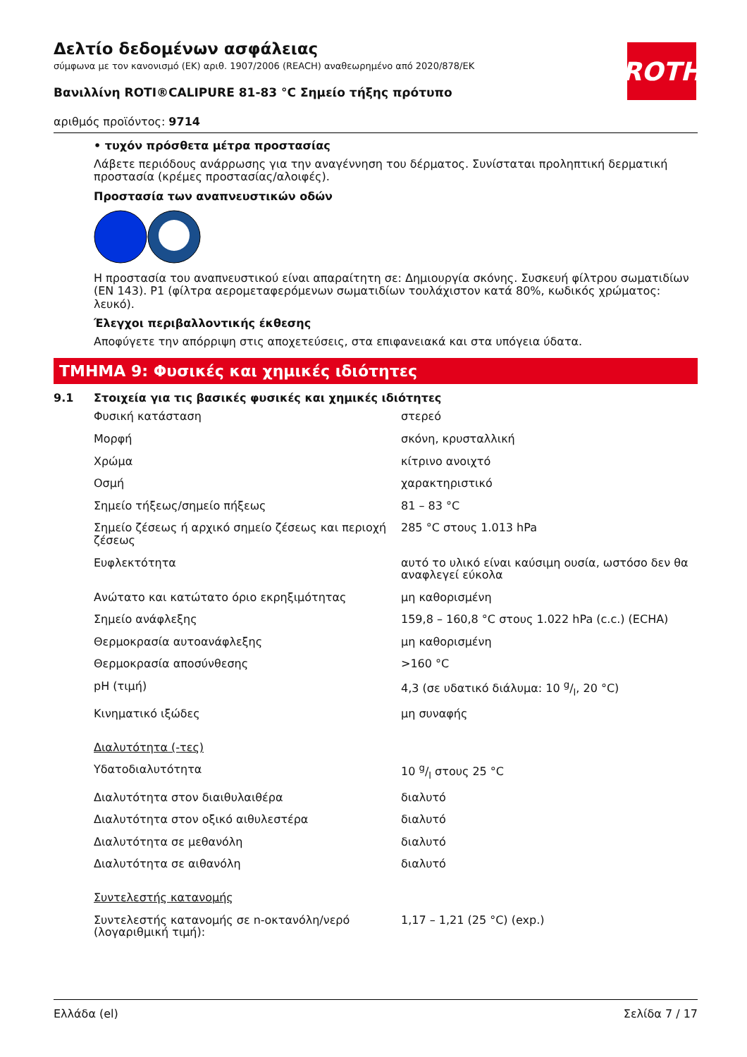ROTH
Δελτίο δεδομένων ασφάλειας
σύμφωνα με τον κανονισμό (ΕΚ) αριθ. 1907/2006 (REACH) αναθεωρημένο από 2020/878/ΕΚ
Βανιλλίνη ROTI®CALIPURE 81-83 °C Σημείο τήξης πρότυπο
αριθμός προϊόντος: 9714
• τυχόν πρόσθετα μέτρα προστασίας
Λάβετε περιόδους ανάρρωσης για την αναγέννηση του δέρματος. Συνίσταται προληπτική δερματική προστασία (κρέμες προστασίας/αλοιφές).
Προστασία των αναπνευστικών οδών
Η προστασία του αναπνευστικού είναι απαραίτητη σε: Δημιουργία σκόνης. Συσκευή φίλτρου σωματιδίων (EN 143). P1 (φίλτρα αερομεταφερόμενων σωματιδίων τουλάχιστον κατά 80%, κωδικός χρώματος: λευκό).
Έλεγχοι περιβαλλοντικής έκθεσης
Αποφύγετε την απόρριψη στις αποχετεύσεις, στα επιφανειακά και στα υπόγεια ύδατα.
ΤΜΗΜΑ 9: Φυσικές και χημικές ιδιότητες
9.1 Στοιχεία για τις βασικές φυσικές και χημικές ιδιότητες
| Φυσική κατάσταση | στερεό |
| Μορφή | σκόνη, κρυσταλλική |
| Χρώμα | κίτρινο ανοιχτό |
| Οσμή | χαρακτηριστικό |
| Σημείο τήξεως/σημείο πήξεως | 81 – 83 °C |
| Σημείο ζέσεως ή αρχικό σημείο ζέσεως και περιοχή ζέσεως | 285 °C στους 1.013 hPa |
| Ευφλεκτότητα | αυτό το υλικό είναι καύσιμη ουσία, ωστόσο δεν θα αναφλεγεί εύκολα |
| Ανώτατο και κατώτατο όριο εκρηξιμότητας | μη καθορισμένη |
| Σημείο ανάφλεξης | 159,8 – 160,8 °C στους 1.022 hPa (c.c.) (ECHA) |
| Θερμοκρασία αυτοανάφλεξης | μη καθορισμένη |
| Θερμοκρασία αποσύνθεσης | >160 °C |
| pH (τιμή) | 4,3 (σε υδατικό διάλυμα: 10 g/l, 20 °C) |
| Κινηματικό ιξώδες | μη συναφής |
| Διαλυτότητα (-τες) | |
| Υδατοδιαλυτότητα | 10 g/l στους 25 °C |
| Διαλυτότητα στον διαιθυλαιθέρα | διαλυτό |
| Διαλυτότητα στον οξικό αιθυλεστέρα | διαλυτό |
| Διαλυτότητα σε μεθανόλη | διαλυτό |
| Διαλυτότητα σε αιθανόλη | διαλυτό |
| Συντελεστής κατανομής | |
| Συντελεστής κατανομής σε n-οκτανόλη/νερό (λογαριθμική τιμή): | 1,17 – 1,21 (25 °C) (exp.) |
Ελλάδα (el) Σελίδα 7 / 17